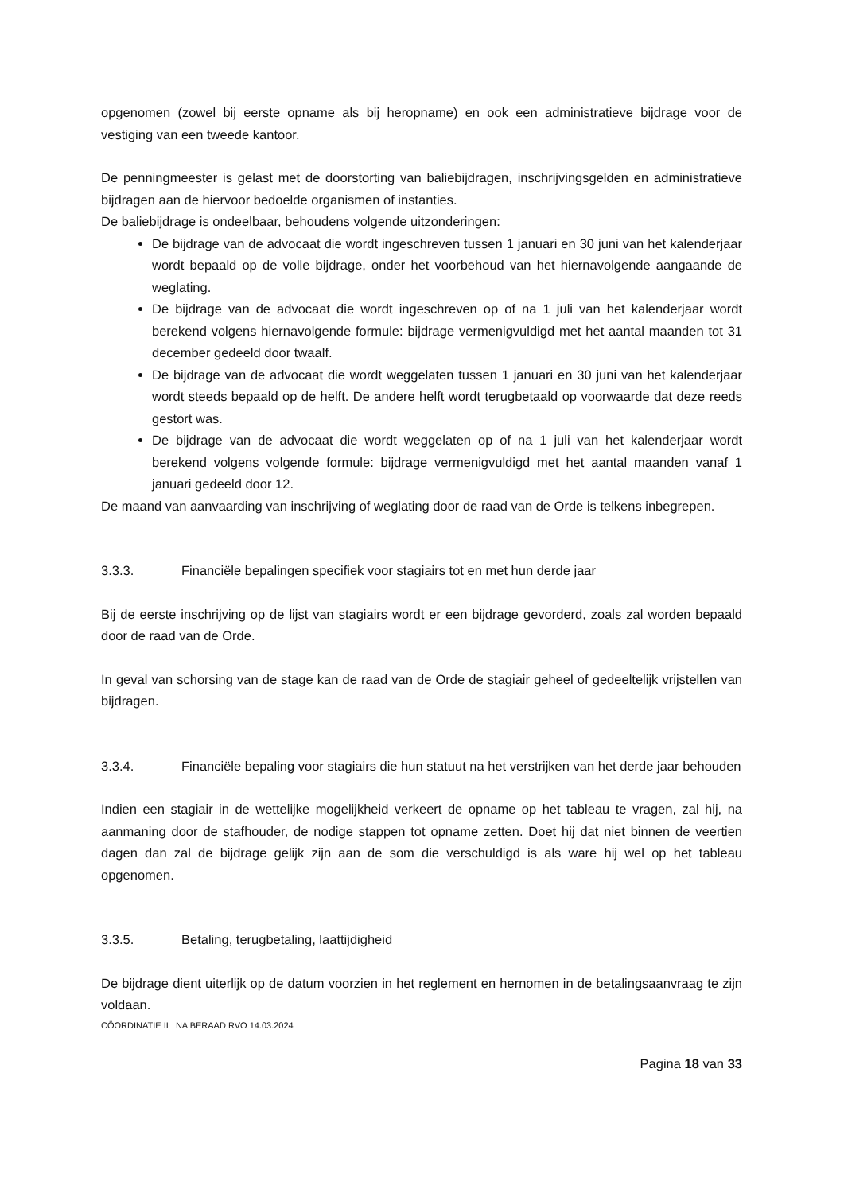opgenomen (zowel bij eerste opname als bij heropname) en ook een administratieve bijdrage voor de vestiging van een tweede kantoor.
De penningmeester is gelast met de doorstorting van baliebijdragen, inschrijvingsgelden en administratieve bijdragen aan de hiervoor bedoelde organismen of instanties.
De baliebijdrage is ondeelbaar, behoudens volgende uitzonderingen:
De bijdrage van de advocaat die wordt ingeschreven tussen 1 januari en 30 juni van het kalenderjaar wordt bepaald op de volle bijdrage, onder het voorbehoud van het hiernavolgende aangaande de weglating.
De bijdrage van de advocaat die wordt ingeschreven op of na 1 juli van het kalenderjaar wordt berekend volgens hiernavolgende formule: bijdrage vermenigvuldigd met het aantal maanden tot 31 december gedeeld door twaalf.
De bijdrage van de advocaat die wordt weggelaten tussen 1 januari en 30 juni van het kalenderjaar wordt steeds bepaald op de helft. De andere helft wordt terugbetaald op voorwaarde dat deze reeds gestort was.
De bijdrage van de advocaat die wordt weggelaten op of na 1 juli van het kalenderjaar wordt berekend volgens volgende formule: bijdrage vermenigvuldigd met het aantal maanden vanaf 1 januari gedeeld door 12.
De maand van aanvaarding van inschrijving of weglating door de raad van de Orde is telkens inbegrepen.
3.3.3. Financiële bepalingen specifiek voor stagiairs tot en met hun derde jaar
Bij de eerste inschrijving op de lijst van stagiairs wordt er een bijdrage gevorderd, zoals zal worden bepaald door de raad van de Orde.
In geval van schorsing van de stage kan de raad van de Orde de stagiair geheel of gedeeltelijk vrijstellen van bijdragen.
3.3.4. Financiële bepaling voor stagiairs die hun statuut na het verstrijken van het derde jaar behouden
Indien een stagiair in de wettelijke mogelijkheid verkeert de opname op het tableau te vragen, zal hij, na aanmaning door de stafhouder, de nodige stappen tot opname zetten. Doet hij dat niet binnen de veertien dagen dan zal de bijdrage gelijk zijn aan de som die verschuldigd is als ware hij wel op het tableau opgenomen.
3.3.5. Betaling, terugbetaling, laattijdigheid
De bijdrage dient uiterlijk op de datum voorzien in het reglement en hernomen in de betalingsaanvraag te zijn voldaan.
CÖORDINATIE II NA BERAAD RVO 14.03.2024
Pagina 18 van 33